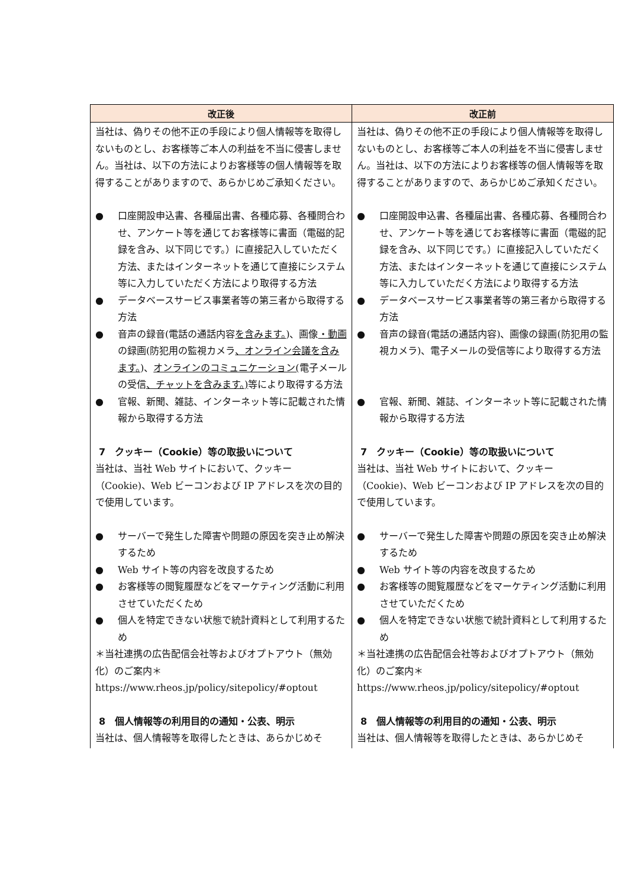| 改正後 | 改正前 |
| --- | --- |
| 当社は、偽りその他不正の手段により個人情報等を取得しないものとし、お客様等ご本人の利益を不当に侵害しません。当社は、以下の方法によりお客様等の個人情報等を取得することがありますので、あらかじめご承知ください。 ● 口座開設申込書、各種届出書、各種応募、各種問合わせ、アンケート等を通じてお客様等に書面（電磁的記録を含み、以下同じです。）に直接記入していただく方法、またはインターネットを通じて直接にシステム等に入力していただく方法により取得する方法 ● データベースサービス事業者等の第三者から取得する方法 ● 音声の録音(電話の通話内容 を含みます。 )、画像 ・動画 の録画(防犯用の監視カメラ 、オンライン会議を含みます。 )、 オンラインのコミュニケーション( 電子メールの受信 、チャットを含みます。) 等により取得する方法 ● 官報、新聞、雑誌、インターネット等に記載された情報から取得する方法 7 クッキー（Cookie）等の取扱いについて 当社は、当社 Web サイトにおいて、クッキー（Cookie)、Web ビーコンおよび IP アドレスを次の目的で使用しています。 ● サーバーで発生した障害や問題の原因を突き止め解決するため ● Web サイト等の内容を改良するため ● お客様等の閲覧履歴などをマーケティング活動に利用させていただくため ● 個人を特定できない状態で統計資料として利用するため ＊当社連携の広告配信会社等およびオプトアウト（無効化）のご案内＊ https://www.rheos.jp/policy/sitepolicy/#optout 8 個人情報等の利用目的の通知・公表、明示 当社は、個人情報等を取得したときは、あらかじめそ | 当社は、偽りその他不正の手段により個人情報等を取得しないものとし、お客様等ご本人の利益を不当に侵害しません。当社は、以下の方法によりお客様等の個人情報等を取得することがありますので、あらかじめご承知ください。 ● 口座開設申込書、各種届出書、各種応募、各種問合わせ、アンケート等を通じてお客様等に書面（電磁的記録を含み、以下同じです。）に直接記入していただく方法、またはインターネットを通じて直接にシステム等に入力していただく方法により取得する方法 ● データベースサービス事業者等の第三者から取得する方法 ● 音声の録音(電話の通話内容)、画像の録画(防犯用の監視カメラ)、電子メールの受信等により取得する方法 ● 官報、新聞、雑誌、インターネット等に記載された情報から取得する方法 7 クッキー（Cookie）等の取扱いについて 当社は、当社 Web サイトにおいて、クッキー（Cookie)、Web ビーコンおよび IP アドレスを次の目的で使用しています。 ● サーバーで発生した障害や問題の原因を突き止め解決するため ● Web サイト等の内容を改良するため ● お客様等の閲覧履歴などをマーケティング活動に利用させていただくため ● 個人を特定できない状態で統計資料として利用するため ＊当社連携の広告配信会社等およびオプトアウト（無効化）のご案内＊ https://www.rheos.jp/policy/sitepolicy/#optout 8 個人情報等の利用目的の通知・公表、明示 当社は、個人情報等を取得したときは、あらかじめそ |